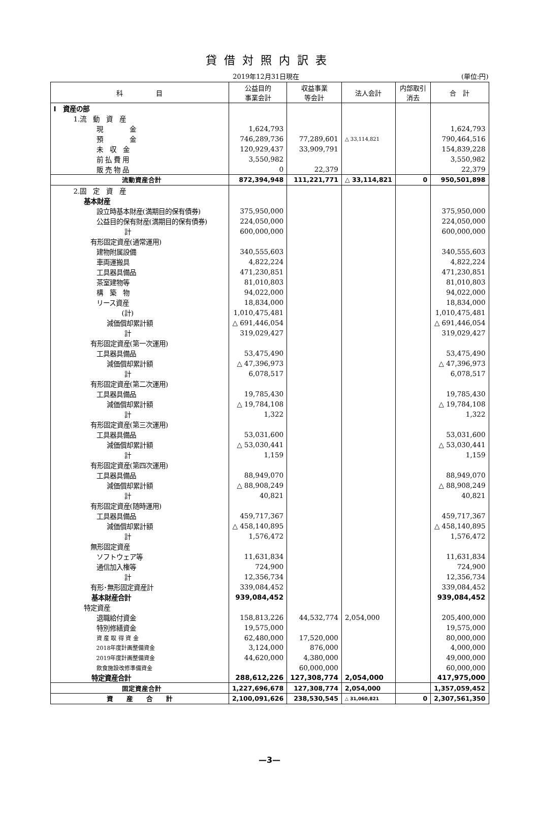貸借対照内訳表
2019年12月31日現在 (単位:円)
| 科 目 | 公益目的 事業会計 | 収益事業 等会計 | 法人会計 | 内部取引 消去 | 合 計 |
| --- | --- | --- | --- | --- | --- |
| Ⅰ 資産の部 | | | | | |
| 1.流 動 資 産 | | | | | |
| 現 金 | 1,624,793 | | | | 1,624,793 |
| 預 金 | 746,289,736 | 77,289,601 | △ 33,114,821 | | 790,464,516 |
| 未 収 金 | 120,929,437 | 33,909,791 | | | 154,839,228 |
| 前 払 費 用 | 3,550,982 | | | | 3,550,982 |
| 販 売 物 品 | 0 | 22,379 | | | 22,379 |
| 流動資産合計 | 872,394,948 | 111,221,771 | △ 33,114,821 | 0 | 950,501,898 |
| 2.固 定 資 産 | | | | | |
| 基本財産 | | | | | |
| 設立時基本財産(満期目的保有債券) | 375,950,000 | | | | 375,950,000 |
| 公益目的保有財産(満期目的保有債券) | 224,050,000 | | | | 224,050,000 |
| 計 | 600,000,000 | | | | 600,000,000 |
| 有形固定資産(通常運用) | | | | | |
| 建物附属設備 | 340,555,603 | | | | 340,555,603 |
| 車両運搬具 | 4,822,224 | | | | 4,822,224 |
| 工具器具備品 | 471,230,851 | | | | 471,230,851 |
| 茶室建物等 | 81,010,803 | | | | 81,010,803 |
| 構 築 物 | 94,022,000 | | | | 94,022,000 |
| リース資産 | 18,834,000 | | | | 18,834,000 |
| (計) | 1,010,475,481 | | | | 1,010,475,481 |
| 減価償却累計額 | △ 691,446,054 | | | | △ 691,446,054 |
| 計 | 319,029,427 | | | | 319,029,427 |
| 有形固定資産(第一次運用) | | | | | |
| 工具器具備品 | 53,475,490 | | | | 53,475,490 |
| 減価償却累計額 | △ 47,396,973 | | | | △ 47,396,973 |
| 計 | 6,078,517 | | | | 6,078,517 |
| 有形固定資産(第二次運用) | | | | | |
| 工具器具備品 | 19,785,430 | | | | 19,785,430 |
| 減価償却累計額 | △ 19,784,108 | | | | △ 19,784,108 |
| 計 | 1,322 | | | | 1,322 |
| 有形固定資産(第三次運用) | | | | | |
| 工具器具備品 | 53,031,600 | | | | 53,031,600 |
| 減価償却累計額 | △ 53,030,441 | | | | △ 53,030,441 |
| 計 | 1,159 | | | | 1,159 |
| 有形固定資産(第四次運用) | | | | | |
| 工具器具備品 | 88,949,070 | | | | 88,949,070 |
| 減価償却累計額 | △ 88,908,249 | | | | △ 88,908,249 |
| 計 | 40,821 | | | | 40,821 |
| 有形固定資産(随時運用) | | | | | |
| 工具器具備品 | 459,717,367 | | | | 459,717,367 |
| 減価償却累計額 | △ 458,140,895 | | | | △ 458,140,895 |
| 計 | 1,576,472 | | | | 1,576,472 |
| 無形固定資産 | | | | | |
| ソフトウェア等 | 11,631,834 | | | | 11,631,834 |
| 通信加入権等 | 724,900 | | | | 724,900 |
| 計 | 12,356,734 | | | | 12,356,734 |
| 有形･無形固定資産計 | 339,084,452 | | | | 339,084,452 |
| 基本財産合計 | 939,084,452 | | | | 939,084,452 |
| 特定資産 | | | | | |
| 退職給付資金 | 158,813,226 | 44,532,774 | 2,054,000 | | 205,400,000 |
| 特別修繕資金 | 19,575,000 | | | | 19,575,000 |
| 資 産 取 得 資 金 | 62,480,000 | 17,520,000 | | | 80,000,000 |
| 2018年度計画整備資金 | 3,124,000 | 876,000 | | | 4,000,000 |
| 2019年度計画整備資金 | 44,620,000 | 4,380,000 | | | 49,000,000 |
| 飲食施設改修準備資金 | | 60,000,000 | | | 60,000,000 |
| 特定資産合計 | 288,612,226 | 127,308,774 | 2,054,000 | | 417,975,000 |
| 固定資産合計 | 1,227,696,678 | 127,308,774 | 2,054,000 | | 1,357,059,452 |
| 資 産 合 計 | 2,100,091,626 | 238,530,545 | △ 31,060,821 | 0 | 2,307,561,350 |
—3—